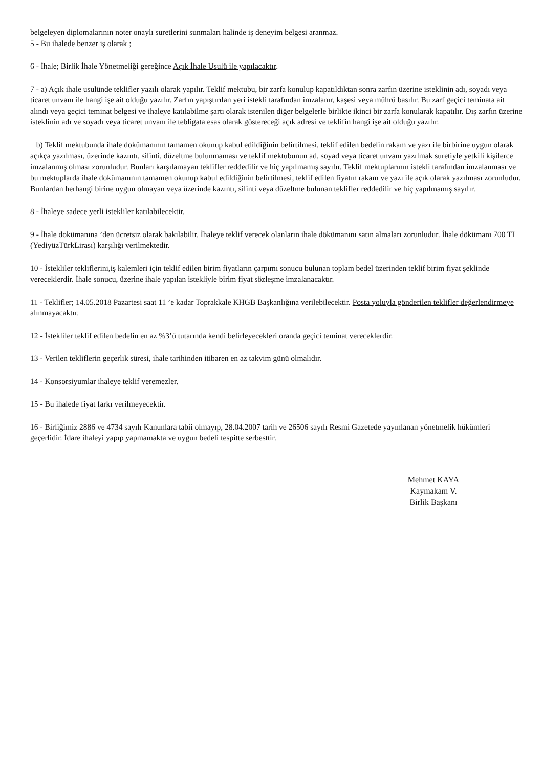belgeleyen diplomalarının noter onaylı suretlerini sunmaları halinde iş deneyim belgesi aranmaz.
5 - Bu ihalede benzer iş olarak ;
6 - İhale; Birlik İhale Yönetmeliği gereğince Açık İhale Usulü ile yapılacaktır.
7 - a) Açık ihale usulünde teklifler yazılı olarak yapılır. Teklif mektubu, bir zarfa konulup kapatıldıktan sonra zarfın üzerine isteklinin adı, soyadı veya ticaret unvanı ile hangi işe ait olduğu yazılır. Zarfın yapıştırılan yeri istekli tarafından imzalanır, kaşesi veya mührü basılır. Bu zarf geçici teminata ait alındı veya geçici teminat belgesi ve ihaleye katılabilme şartı olarak istenilen diğer belgelerle birlikte ikinci bir zarfa konularak kapatılır. Dış zarfın üzerine isteklinin adı ve soyadı veya ticaret unvanı ile tebligata esas olarak göstereceği açık adresi ve teklifin hangi işe ait olduğu yazılır.
b) Teklif mektubunda ihale dokümanının tamamen okunup kabul edildiğinin belirtilmesi, teklif edilen bedelin rakam ve yazı ile birbirine uygun olarak açıkça yazılması, üzerinde kazıntı, silinti, düzeltme bulunmaması ve teklif mektubunun ad, soyad veya ticaret unvanı yazılmak suretiyle yetkili kişilerce imzalanmış olması zorunludur. Bunları karşılamayan teklifler reddedilir ve hiç yapılmamış sayılır. Teklif mektuplarının istekli tarafından imzalanması ve bu mektuplarda ihale dokümanının tamamen okunup kabul edildiğinin belirtilmesi, teklif edilen fiyatın rakam ve yazı ile açık olarak yazılması zorunludur. Bunlardan herhangi birine uygun olmayan veya üzerinde kazıntı, silinti veya düzeltme bulunan teklifler reddedilir ve hiç yapılmamış sayılır.
8 - İhaleye sadece yerli istekliler katılabilecektir.
9 - İhale dokümanına ’den ücretsiz olarak bakılabilir. İhaleye teklif verecek olanların ihale dökümanını satın almaları zorunludur. İhale dökümanı 700 TL (YediyüzTürkLirası) karşılığı verilmektedir.
10 - İstekliler tekliflerini,iş kalemleri için teklif edilen birim fiyatların çarpımı sonucu bulunan toplam bedel üzerinden teklif birim fiyat şeklinde vereceklerdir. İhale sonucu, üzerine ihale yapılan istekliyle birim fiyat sözleşme imzalanacaktır.
11 - Teklifler; 14.05.2018 Pazartesi saat 11 ’e kadar Toprakkale KHGB Başkanlığına verilebilecektir. Posta yoluyla gönderilen teklifler değerlendirmeye alınmayacaktır.
12 - İstekliler teklif edilen bedelin en az %3’ü tutarında kendi belirleyecekleri oranda geçici teminat vereceklerdir.
13 - Verilen tekliflerin geçerlik süresi, ihale tarihinden itibaren en az takvim günü olmalıdır.
14 - Konsorsiyumlar ihaleye teklif veremezler.
15 - Bu ihalede fiyat farkı verilmeyecektir.
16 - Birliğimiz 2886 ve 4734 sayılı Kanunlara tabii olmayıp, 28.04.2007 tarih ve 26506 sayılı Resmi Gazetede yayınlanan yönetmelik hükümleri geçerlidir. İdare ihaleyi yapıp yapmamakta ve uygun bedeli tespitte serbesttir.
Mehmet KAYA
Kaymakam V.
Birlik Başkanı